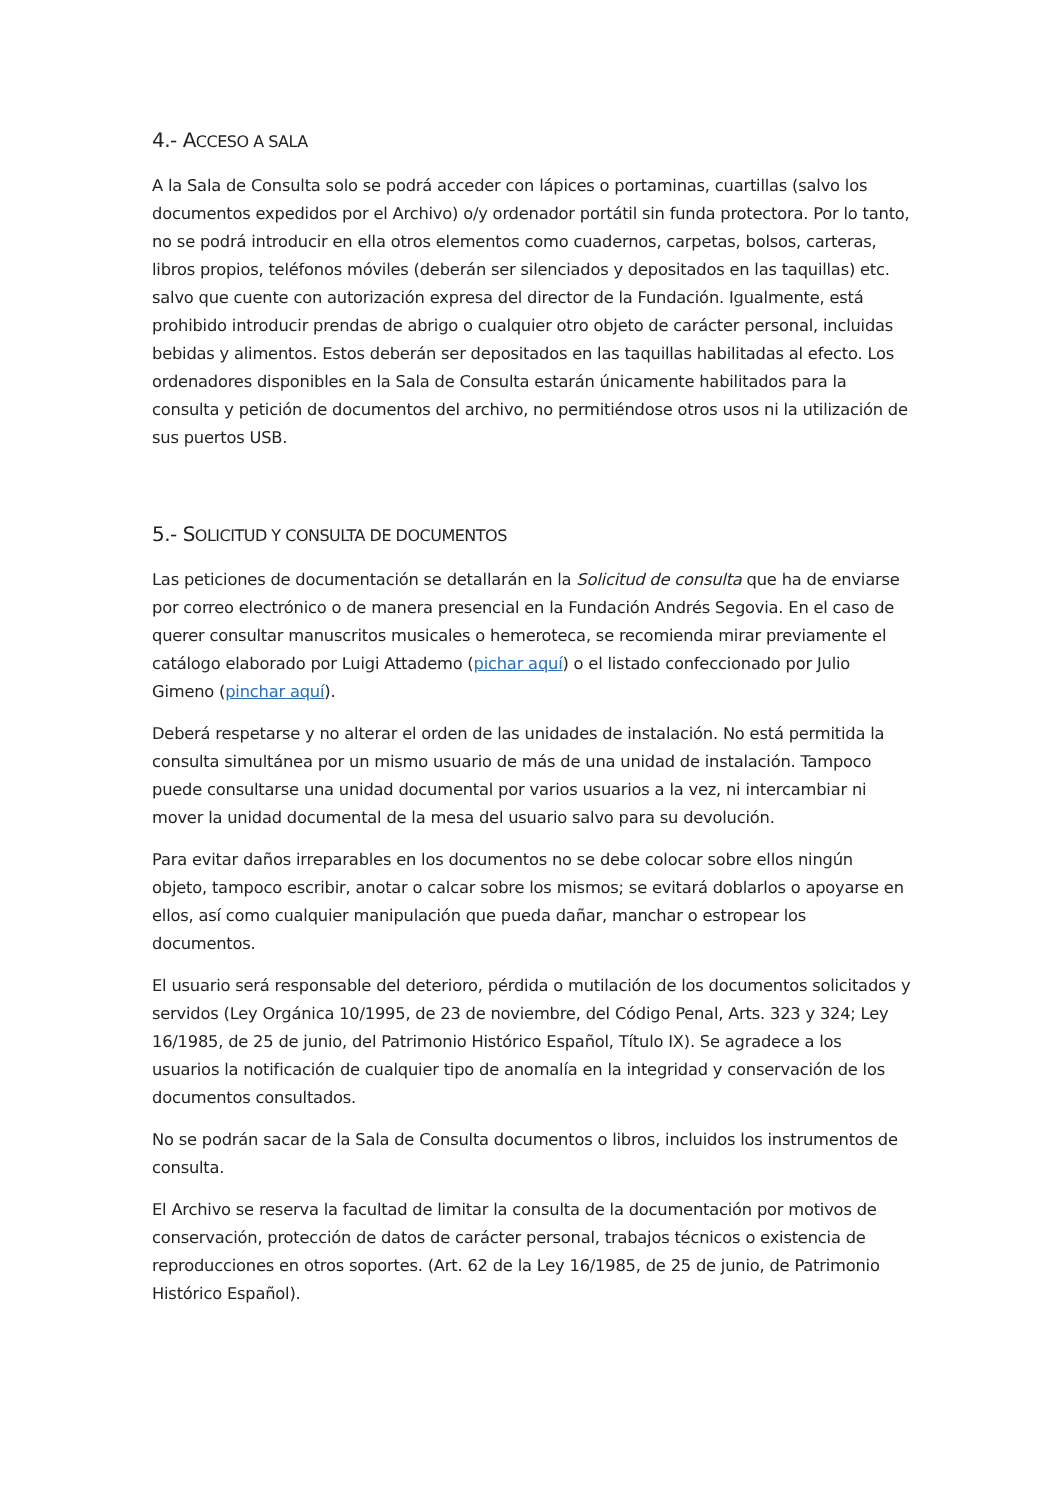4.- ACCESO A SALA
A la Sala de Consulta solo se podrá acceder con lápices o portaminas, cuartillas (salvo los documentos expedidos por el Archivo) o/y ordenador portátil sin funda protectora. Por lo tanto, no se podrá introducir en ella otros elementos como cuadernos, carpetas, bolsos, carteras, libros propios, teléfonos móviles (deberán ser silenciados y depositados en las taquillas) etc. salvo que cuente con autorización expresa del director de la Fundación. Igualmente, está prohibido introducir prendas de abrigo o cualquier otro objeto de carácter personal, incluidas bebidas y alimentos. Estos deberán ser depositados en las taquillas habilitadas al efecto. Los ordenadores disponibles en la Sala de Consulta estarán únicamente habilitados para la consulta y petición de documentos del archivo, no permitiéndose otros usos ni la utilización de sus puertos USB.
5.- SOLICITUD Y CONSULTA DE DOCUMENTOS
Las peticiones de documentación se detallarán en la Solicitud de consulta que ha de enviarse por correo electrónico o de manera presencial en la Fundación Andrés Segovia. En el caso de querer consultar manuscritos musicales o hemeroteca, se recomienda mirar previamente el catálogo elaborado por Luigi Attademo (pichar aquí) o el listado confeccionado por Julio Gimeno (pinchar aquí).
Deberá respetarse y no alterar el orden de las unidades de instalación. No está permitida la consulta simultánea por un mismo usuario de más de una unidad de instalación. Tampoco puede consultarse una unidad documental por varios usuarios a la vez, ni intercambiar ni mover la unidad documental de la mesa del usuario salvo para su devolución.
Para evitar daños irreparables en los documentos no se debe colocar sobre ellos ningún objeto, tampoco escribir, anotar o calcar sobre los mismos; se evitará doblarlos o apoyarse en ellos, así como cualquier manipulación que pueda dañar, manchar o estropear los documentos.
El usuario será responsable del deterioro, pérdida o mutilación de los documentos solicitados y servidos (Ley Orgánica 10/1995, de 23 de noviembre, del Código Penal, Arts. 323 y 324; Ley 16/1985, de 25 de junio, del Patrimonio Histórico Español, Título IX). Se agradece a los usuarios la notificación de cualquier tipo de anomalía en la integridad y conservación de los documentos consultados.
No se podrán sacar de la Sala de Consulta documentos o libros, incluidos los instrumentos de consulta.
El Archivo se reserva la facultad de limitar la consulta de la documentación por motivos de conservación, protección de datos de carácter personal, trabajos técnicos o existencia de reproducciones en otros soportes. (Art. 62 de la Ley 16/1985, de 25 de junio, de Patrimonio Histórico Español).